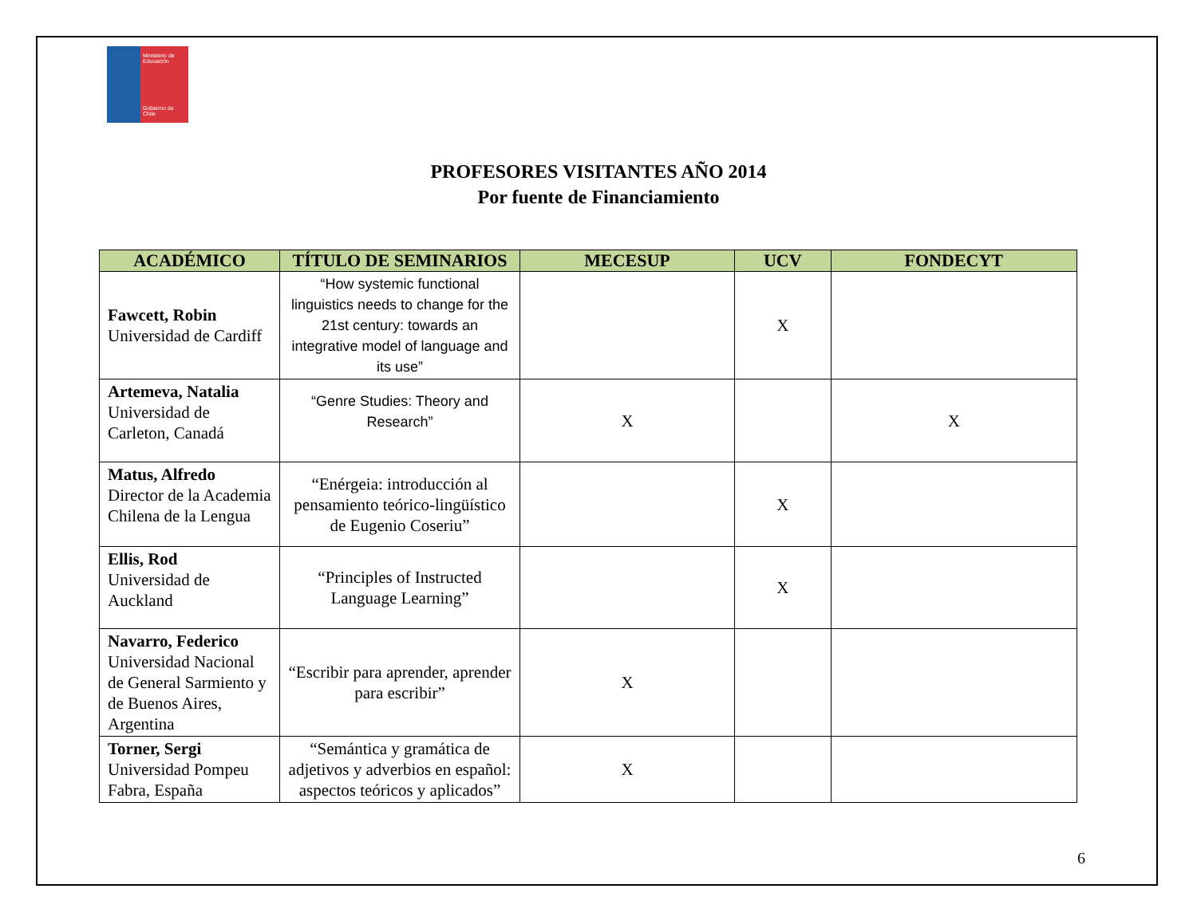Ministerio de Educación
Gobierno de Chile
PROFESORES VISITANTES AÑO 2014
Por fuente de Financiamiento
| ACADÉMICO | TÍTULO DE SEMINARIOS | MECESUP | UCV | FONDECYT |
| --- | --- | --- | --- | --- |
| Fawcett, Robin Universidad de Cardiff | “How systemic functional linguistics needs to change for the 21st century: towards an integrative model of language and its use” | | X | |
| Artemeva, Natalia Universidad de Carleton, Canadá | “Genre Studies: Theory and Research” | X | | X |
| Matus, Alfredo Director de la Academia Chilena de la Lengua | “Enérgeia: introducción al pensamiento teórico-lingüístico de Eugenio Coseriu” | | X | |
| Ellis, Rod Universidad de Auckland | “Principles of Instructed Language Learning” | | X | |
| Navarro, Federico Universidad Nacional de General Sarmiento y de Buenos Aires, Argentina | “Escribir para aprender, aprender para escribir” | X | | |
| Torner, Sergi Universidad Pompeu Fabra, España | “Semántica y gramática de adjetivos y adverbios en español: aspectos teóricos y aplicados” | X | | |
6